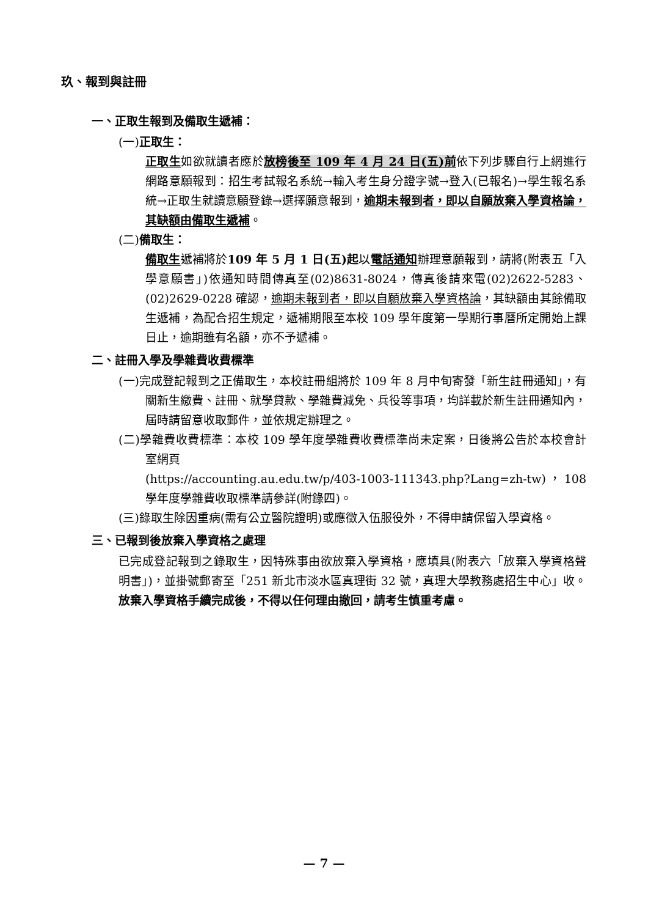玖、報到與註冊
一、正取生報到及備取生遞補：
(一)正取生：
正取生如欲就讀者應於放榜後至 109 年 4 月 24 日(五)前依下列步驟自行上網進行網路意願報到：招生考試報名系統→輸入考生身分證字號→登入(已報名)→學生報名系統→正取生就讀意願登錄→選擇願意報到，逾期未報到者，即以自願放棄入學資格論，其缺額由備取生遞補。
(二)備取生：
備取生遞補將於109 年 5 月 1 日(五)起以電話通知辦理意願報到，請將(附表五「入學意願書」)依通知時間傳真至(02)8631-8024，傳真後請來電(02)2622-5283、(02)2629-0228 確認，逾期未報到者，即以自願放棄入學資格論，其缺額由其餘備取生遞補，為配合招生規定，遞補期限至本校 109 學年度第一學期行事曆所定開始上課日止，逾期雖有名額，亦不予遞補。
二、註冊入學及學雜費收費標準
(一)完成登記報到之正備取生，本校註冊組將於 109 年 8 月中旬寄發「新生註冊通知」，有關新生繳費、註冊、就學貸款、學雜費減免、兵役等事項，均詳載於新生註冊通知內，屆時請留意收取郵件，並依規定辦理之。
(二)學雜費收費標準：本校 109 學年度學雜費收費標準尚未定案，日後將公告於本校會計室網頁
(https://accounting.au.edu.tw/p/403-1003-111343.php?Lang=zh-tw)，108 學年度學雜費收取標準請參詳(附錄四)。
(三)錄取生除因重病(需有公立醫院證明)或應徵入伍服役外，不得申請保留入學資格。
三、已報到後放棄入學資格之處理
已完成登記報到之錄取生，因特殊事由欲放棄入學資格，應填具(附表六「放棄入學資格聲明書」)，並掛號郵寄至「251 新北市淡水區真理街 32 號，真理大學教務處招生中心」收。放棄入學資格手續完成後，不得以任何理由撤回，請考生慎重考慮。
— 7 —